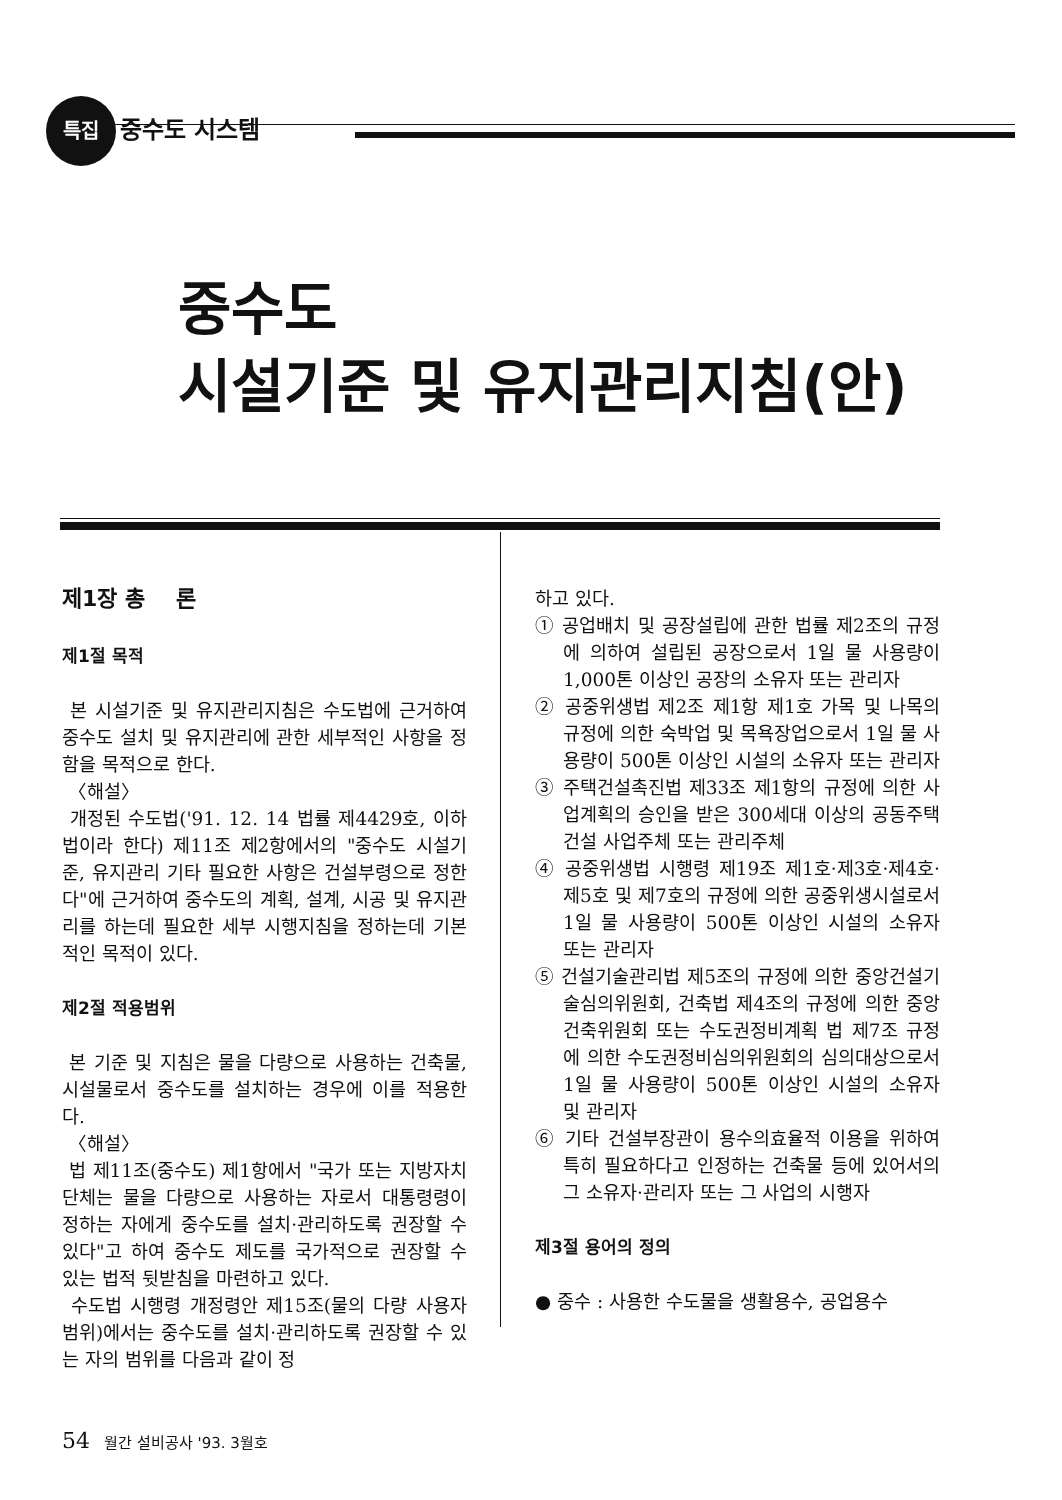특집 중수도 시스템
중수도
시설기준 및 유지관리지침(안)
제1장 총 론
제1절 목적
본 시설기준 및 유지관리지침은 수도법에 근거하여 중수도 설치 및 유지관리에 관한 세부적인 사항을 정함을 목적으로 한다.
〈해설〉
개정된 수도법('91. 12. 14 법률 제4429호, 이하 법이라 한다) 제11조 제2항에서의 "중수도 시설기준, 유지관리 기타 필요한 사항은 건설부령으로 정한다"에 근거하여 중수도의 계획, 설계, 시공 및 유지관리를 하는데 필요한 세부 시행지침을 정하는데 기본적인 목적이 있다.
제2절 적용범위
본 기준 및 지침은 물을 다량으로 사용하는 건축물, 시설물로서 중수도를 설치하는 경우에 이를 적용한다.
〈해설〉
법 제11조(중수도) 제1항에서 "국가 또는 지방자치단체는 물을 다량으로 사용하는 자로서 대통령령이 정하는 자에게 중수도를 설치·관리하도록 권장할 수 있다"고 하여 중수도 제도를 국가적으로 권장할 수 있는 법적 뒷받침을 마련하고 있다.
수도법 시행령 개정령안 제15조(물의 다량 사용자 범위)에서는 중수도를 설치·관리하도록 권장할 수 있는 자의 범위를 다음과 같이 정
하고 있다.
① 공업배치 및 공장설립에 관한 법률 제2조의 규정에 의하여 설립된 공장으로서 1일 물 사용량이 1,000톤 이상인 공장의 소유자 또는 관리자
② 공중위생법 제2조 제1항 제1호 가목 및 나목의 규정에 의한 숙박업 및 목욕장업으로서 1일 물 사용량이 500톤 이상인 시설의 소유자 또는 관리자
③ 주택건설촉진법 제33조 제1항의 규정에 의한 사업계획의 승인을 받은 300세대 이상의 공동주택건설 사업주체 또는 관리주체
④ 공중위생법 시행령 제19조 제1호·제3호·제4호·제5호 및 제7호의 규정에 의한 공중위생시설로서 1일 물 사용량이 500톤 이상인 시설의 소유자 또는 관리자
⑤ 건설기술관리법 제5조의 규정에 의한 중앙건설기술심의위원회, 건축법 제4조의 규정에 의한 중앙건축위원회 또는 수도권정비계획 법 제7조 규정에 의한 수도권정비심의위원회의 심의대상으로서 1일 물 사용량이 500톤 이상인 시설의 소유자 및 관리자
⑥ 기타 건설부장관이 용수의효율적 이용을 위하여 특히 필요하다고 인정하는 건축물 등에 있어서의 그 소유자·관리자 또는 그 사업의 시행자
제3절 용어의 정의
● 중수 : 사용한 수도물을 생활용수, 공업용수
54 월간 설비공사 '93. 3월호